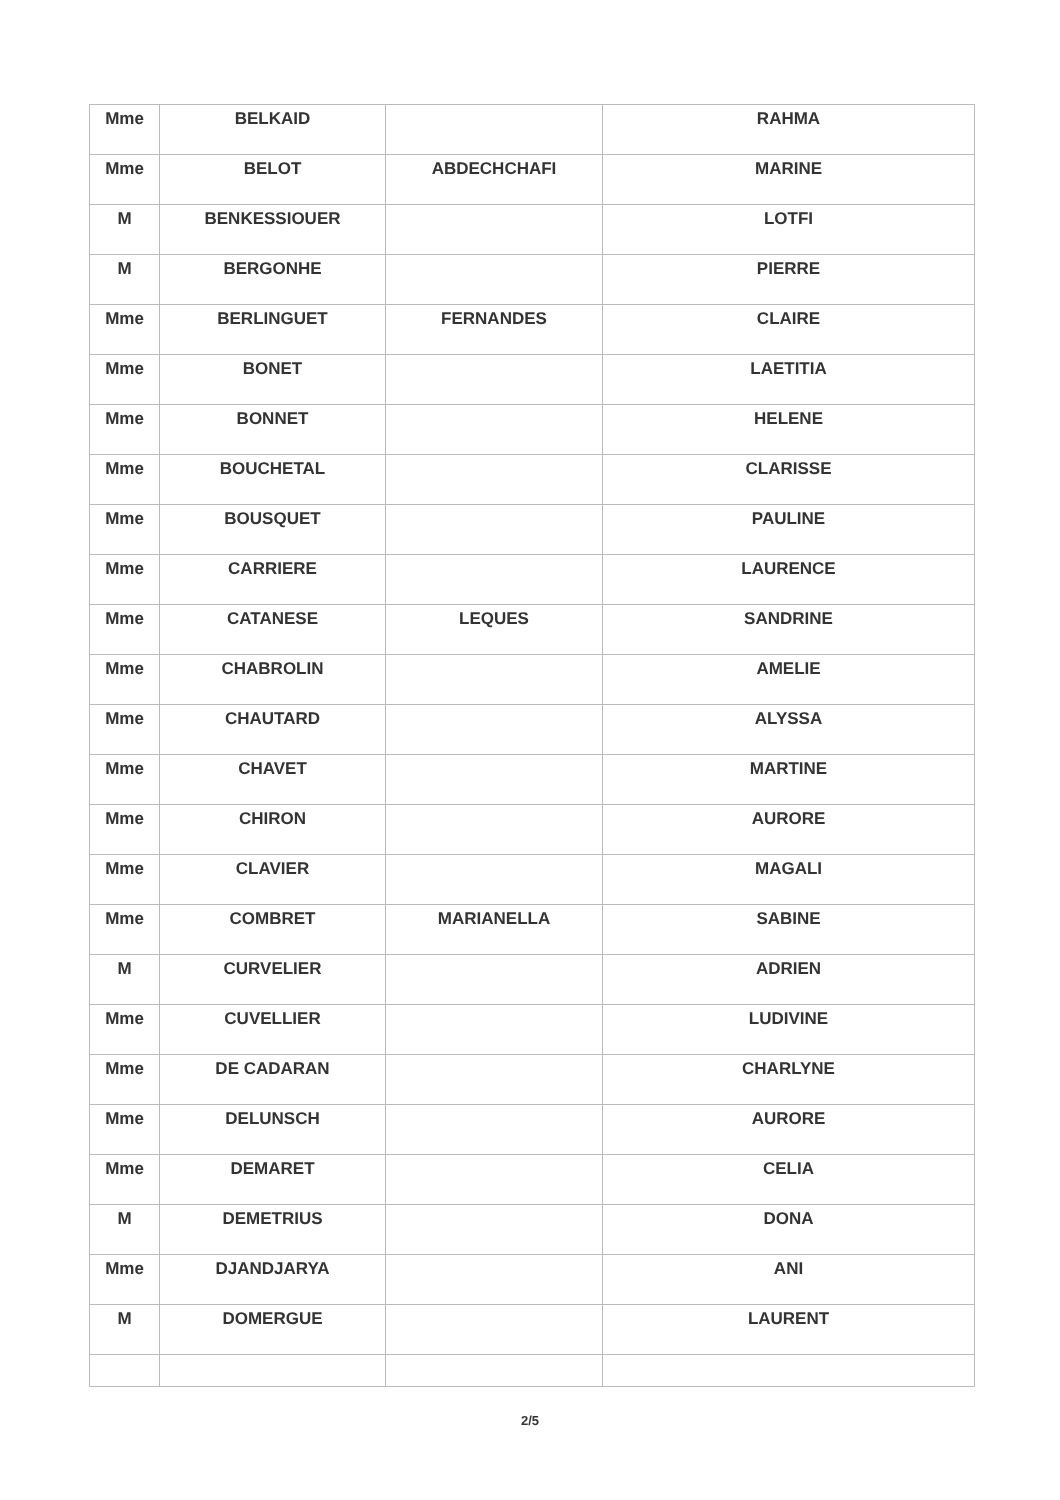| Mme | BELKAID | | RAHMA |
| Mme | BELOT | ABDECHCHAFI | MARINE |
| M | BENKESSIOUER | | LOTFI |
| M | BERGONHE | | PIERRE |
| Mme | BERLINGUET | FERNANDES | CLAIRE |
| Mme | BONET | | LAETITIA |
| Mme | BONNET | | HELENE |
| Mme | BOUCHETAL | | CLARISSE |
| Mme | BOUSQUET | | PAULINE |
| Mme | CARRIERE | | LAURENCE |
| Mme | CATANESE | LEQUES | SANDRINE |
| Mme | CHABROLIN | | AMELIE |
| Mme | CHAUTARD | | ALYSSA |
| Mme | CHAVET | | MARTINE |
| Mme | CHIRON | | AURORE |
| Mme | CLAVIER | | MAGALI |
| Mme | COMBRET | MARIANELLA | SABINE |
| M | CURVELIER | | ADRIEN |
| Mme | CUVELLIER | | LUDIVINE |
| Mme | DE CADARAN | | CHARLYNE |
| Mme | DELUNSCH | | AURORE |
| Mme | DEMARET | | CELIA |
| M | DEMETRIUS | | DONA |
| Mme | DJANDJARYA | | ANI |
| M | DOMERGUE | | LAURENT |
2/5